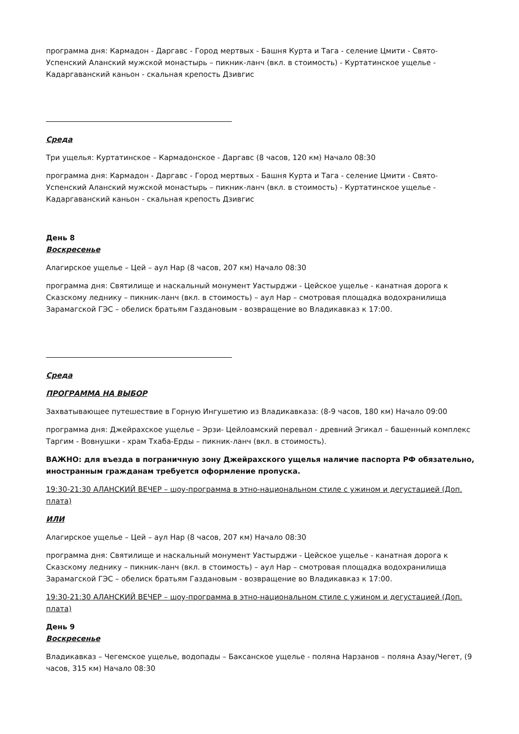программа дня: Кармадон - Даргавс - Город мертвых - Башня Курта и Тага - селение Цмити - Свято-Успенский Аланский мужской монастырь – пикник-ланч (вкл. в стоимость) - Куртатинское ущелье - Кадаргаванский каньон - скальная крепость Дзивгис
Среда
Три ущелья: Куртатинское – Кармадонское - Даргавс (8 часов, 120 км) Начало 08:30
программа дня: Кармадон - Даргавс - Город мертвых - Башня Курта и Тага - селение Цмити - Свято-Успенский Аланский мужской монастырь – пикник-ланч (вкл. в стоимость) - Куртатинское ущелье - Кадаргаванский каньон - скальная крепость Дзивгис
День 8
Воскресенье
Алагирское ущелье – Цей – аул Нар (8 часов, 207 км) Начало 08:30
программа дня: Святилище и наскальный монумент Уастырджи - Цейское ущелье - канатная дорога к Сказскому леднику – пикник-ланч (вкл. в стоимость) – аул Нар – смотровая площадка водохранилища Зарамагской ГЭС – обелиск братьям Газдановым - возвращение во Владикавказ к 17:00.
Среда
ПРОГРАММА НА ВЫБОР
Захватывающее путешествие в Горную Ингушетию из Владикавказа: (8-9 часов, 180 км) Начало 09:00
программа дня: Джейрахское ущелье – Эрзи- Цейлоамский перевал - древний Эгикал – башенный комплекс Таргим - Вовнушки - храм Тхаба-Ерды – пикник-ланч (вкл. в стоимость).
ВАЖНО: для въезда в пограничную зону Джейрахского ущелья наличие паспорта РФ обязательно, иностранным гражданам требуется оформление пропуска.
19:30-21:30 АЛАНСКИЙ ВЕЧЕР – шоу-программа в этно-национальном стиле с ужином и дегустацией (Доп. плата)
ИЛИ
Алагирское ущелье – Цей – аул Нар (8 часов, 207 км) Начало 08:30
программа дня: Святилище и наскальный монумент Уастырджи - Цейское ущелье - канатная дорога к Сказскому леднику – пикник-ланч (вкл. в стоимость) – аул Нар – смотровая площадка водохранилища Зарамагской ГЭС – обелиск братьям Газдановым - возвращение во Владикавказ к 17:00.
19:30-21:30 АЛАНСКИЙ ВЕЧЕР – шоу-программа в этно-национальном стиле с ужином и дегустацией (Доп. плата)
День 9
Воскресенье
Владикавказ – Чегемское ущелье, водопады – Баксанское ущелье - поляна Нарзанов – поляна Азау/Чегет, (9 часов, 315 км) Начало 08:30